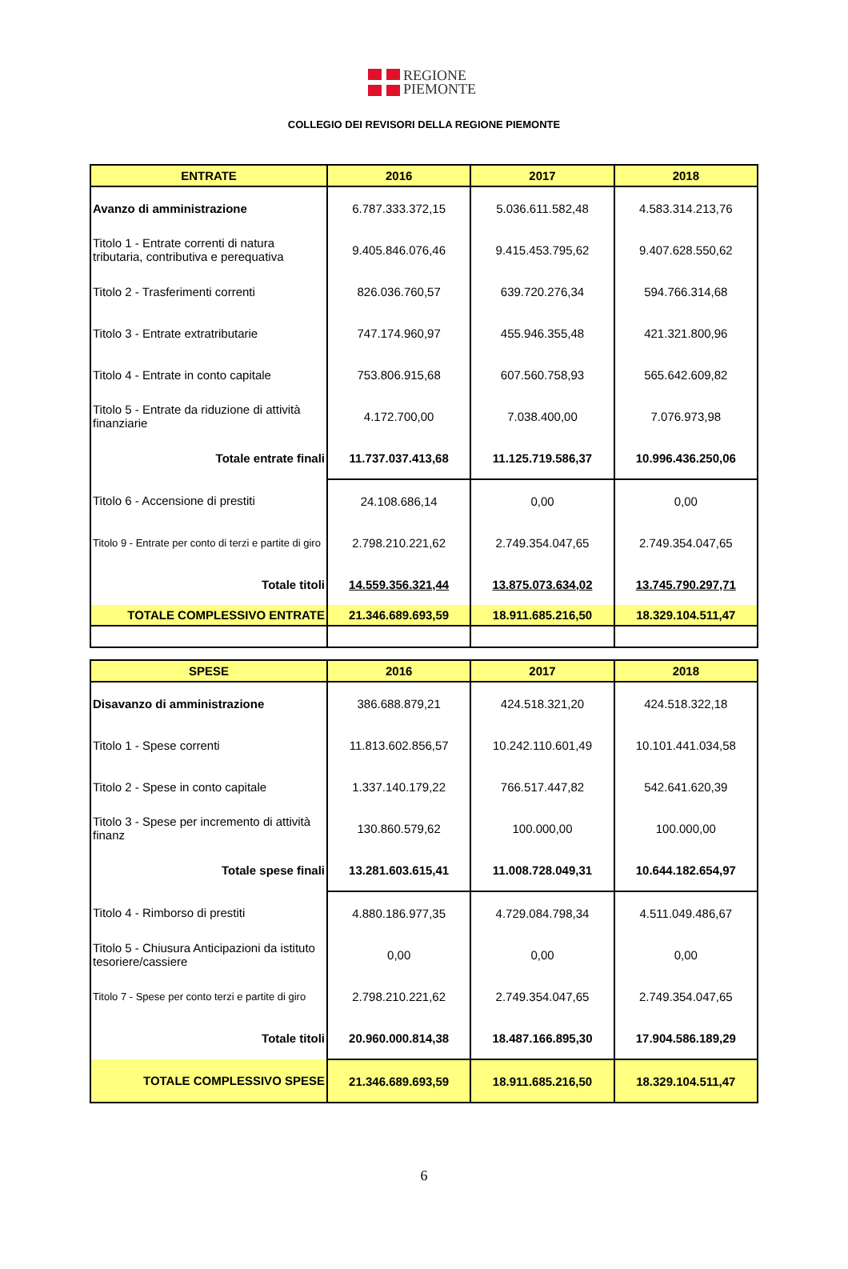REGIONE
PIEMONTE
COLLEGIO DEI REVISORI DELLA REGIONE PIEMONTE
| ENTRATE | 2016 | 2017 | 2018 |
| --- | --- | --- | --- |
| Avanzo di amministrazione | 6.787.333.372,15 | 5.036.611.582,48 | 4.583.314.213,76 |
| Titolo 1 - Entrate correnti di natura tributaria, contributiva e perequativa | 9.405.846.076,46 | 9.415.453.795,62 | 9.407.628.550,62 |
| Titolo 2 - Trasferimenti correnti | 826.036.760,57 | 639.720.276,34 | 594.766.314,68 |
| Titolo 3 - Entrate extratributarie | 747.174.960,97 | 455.946.355,48 | 421.321.800,96 |
| Titolo 4 - Entrate in conto capitale | 753.806.915,68 | 607.560.758,93 | 565.642.609,82 |
| Titolo 5 - Entrate da riduzione di attività finanziarie | 4.172.700,00 | 7.038.400,00 | 7.076.973,98 |
| Totale entrate finali | 11.737.037.413,68 | 11.125.719.586,37 | 10.996.436.250,06 |
| Titolo 6 - Accensione di prestiti | 24.108.686,14 | 0,00 | 0,00 |
| Titolo 9 - Entrate per conto di terzi e partite di giro | 2.798.210.221,62 | 2.749.354.047,65 | 2.749.354.047,65 |
| Totale titoli | 14.559.356.321,44 | 13.875.073.634,02 | 13.745.790.297,71 |
| TOTALE COMPLESSIVO ENTRATE | 21.346.689.693,59 | 18.911.685.216,50 | 18.329.104.511,47 |
| SPESE | 2016 | 2017 | 2018 |
| --- | --- | --- | --- |
| Disavanzo di amministrazione | 386.688.879,21 | 424.518.321,20 | 424.518.322,18 |
| Titolo 1 - Spese correnti | 11.813.602.856,57 | 10.242.110.601,49 | 10.101.441.034,58 |
| Titolo 2 - Spese in conto capitale | 1.337.140.179,22 | 766.517.447,82 | 542.641.620,39 |
| Titolo 3 - Spese per incremento di attività finanz | 130.860.579,62 | 100.000,00 | 100.000,00 |
| Totale spese finali | 13.281.603.615,41 | 11.008.728.049,31 | 10.644.182.654,97 |
| Titolo 4 - Rimborso di prestiti | 4.880.186.977,35 | 4.729.084.798,34 | 4.511.049.486,67 |
| Titolo 5 - Chiusura Anticipazioni da istituto tesoriere/cassiere | 0,00 | 0,00 | 0,00 |
| Titolo 7 - Spese per conto terzi e partite di giro | 2.798.210.221,62 | 2.749.354.047,65 | 2.749.354.047,65 |
| Totale titoli | 20.960.000.814,38 | 18.487.166.895,30 | 17.904.586.189,29 |
| TOTALE COMPLESSIVO SPESE | 21.346.689.693,59 | 18.911.685.216,50 | 18.329.104.511,47 |
6